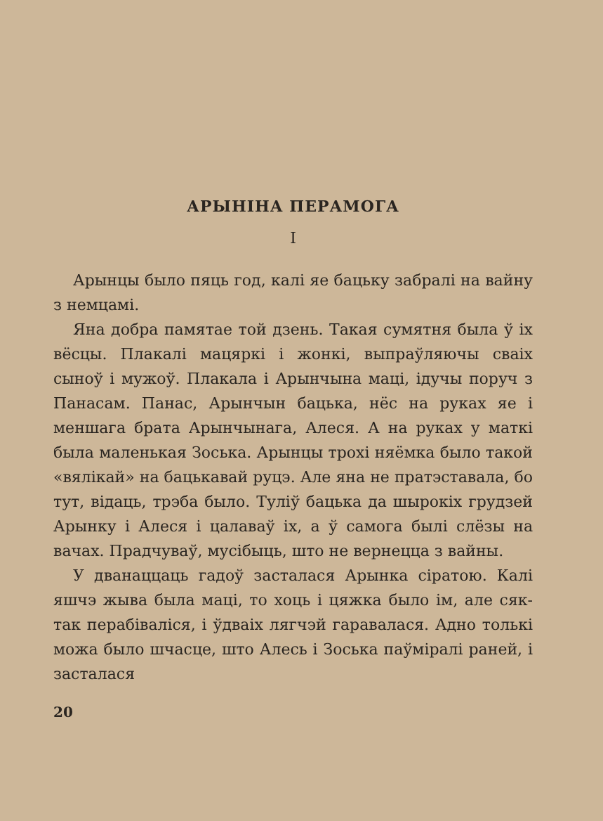АРЫНІНА ПЕРАМОГА
I
Арынцы было пяць год, калі яе бацьку забралі на вайну з немцамі.
Яна добра памятае той дзень. Такая сумятня была ў іх вёсцы. Плакалі мацяркі і жонкі, выпраўляючы сваіх сыноў і мужоў. Плакала і Арынчына маці, ідучы поруч з Панасам. Панас, Арынчын бацька, нёс на руках яе і меншага брата Арынчынага, Алеся. А на руках у маткі была маленькая Зоська. Арынцы трохі няёмка было такой «вялікай» на бацькавай руцэ. Але яна не пратэставала, бо тут, відаць, трэба было. Туліў бацька да шырокіх грудзей Арынку і Алеся і цалаваў іх, а ў самога былі слёзы на вачах. Прадчуваў, мусібыць, што не вернецца з вайны.
У дванаццаць гадоў засталася Арынка сіратою. Калі яшчэ жыва была маці, то хоць і цяжка было ім, але сяк-так перабіваліся, і ўдваіх лягчэй гаравалася. Адно толькі можа было шчасце, што Алесь і Зоська паўміралі раней, і засталася
20